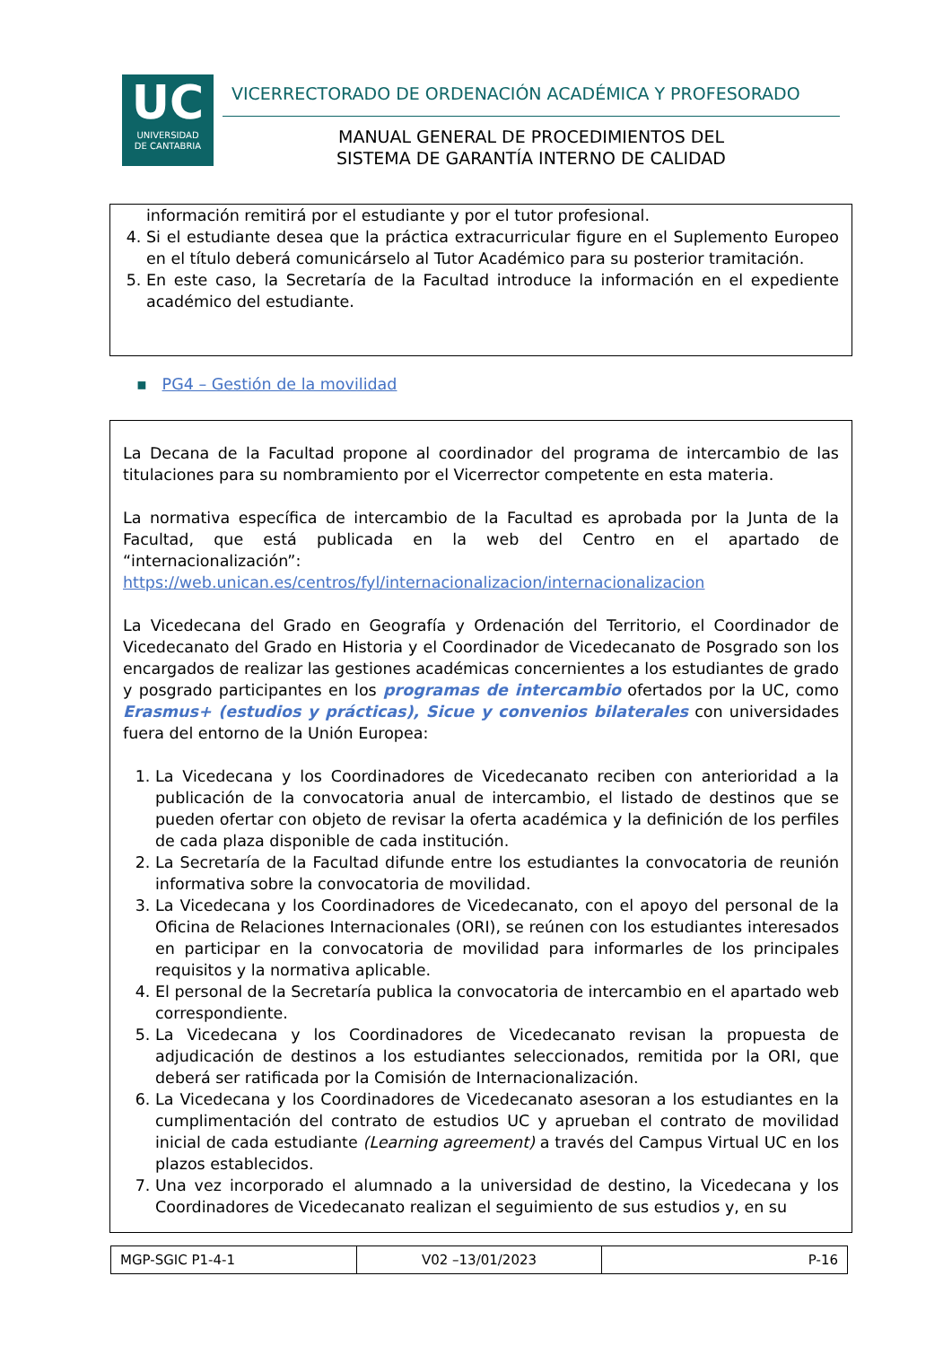UC
UNIVERSIDAD
DE CANTABRIA
VICERRECTORADO DE ORDENACIÓN ACADÉMICA Y PROFESORADO
MANUAL GENERAL DE PROCEDIMIENTOS DEL
SISTEMA DE GARANTÍA INTERNO DE CALIDAD
información remitirá por el estudiante y por el tutor profesional.
4. Si el estudiante desea que la práctica extracurricular figure en el Suplemento Europeo en el título deberá comunicárselo al Tutor Académico para su posterior tramitación.
5. En este caso, la Secretaría de la Facultad introduce la información en el expediente académico del estudiante.
▪ PG4 – Gestión de la movilidad
La Decana de la Facultad propone al coordinador del programa de intercambio de las titulaciones para su nombramiento por el Vicerrector competente en esta materia.
La normativa específica de intercambio de la Facultad es aprobada por la Junta de la Facultad, que está publicada en la web del Centro en el apartado de “internacionalización”: https://web.unican.es/centros/fyl/internacionalizacion/internacionalizacion
La Vicedecana del Grado en Geografía y Ordenación del Territorio, el Coordinador de Vicedecanato del Grado en Historia y el Coordinador de Vicedecanato de Posgrado son los encargados de realizar las gestiones académicas concernientes a los estudiantes de grado y posgrado participantes en los programas de intercambio ofertados por la UC, como Erasmus+ (estudios y prácticas), Sicue y convenios bilaterales con universidades fuera del entorno de la Unión Europea:
1. La Vicedecana y los Coordinadores de Vicedecanato reciben con anterioridad a la publicación de la convocatoria anual de intercambio, el listado de destinos que se pueden ofertar con objeto de revisar la oferta académica y la definición de los perfiles de cada plaza disponible de cada institución.
2. La Secretaría de la Facultad difunde entre los estudiantes la convocatoria de reunión informativa sobre la convocatoria de movilidad.
3. La Vicedecana y los Coordinadores de Vicedecanato, con el apoyo del personal de la Oficina de Relaciones Internacionales (ORI), se reúnen con los estudiantes interesados en participar en la convocatoria de movilidad para informarles de los principales requisitos y la normativa aplicable.
4. El personal de la Secretaría publica la convocatoria de intercambio en el apartado web correspondiente.
5. La Vicedecana y los Coordinadores de Vicedecanato revisan la propuesta de adjudicación de destinos a los estudiantes seleccionados, remitida por la ORI, que deberá ser ratificada por la Comisión de Internacionalización.
6. La Vicedecana y los Coordinadores de Vicedecanato asesoran a los estudiantes en la cumplimentación del contrato de estudios UC y aprueban el contrato de movilidad inicial de cada estudiante (Learning agreement) a través del Campus Virtual UC en los plazos establecidos.
7. Una vez incorporado el alumnado a la universidad de destino, la Vicedecana y los Coordinadores de Vicedecanato realizan el seguimiento de sus estudios y, en su
| MGP-SGIC P1-4-1 | V02 –13/01/2023 | P-16 |